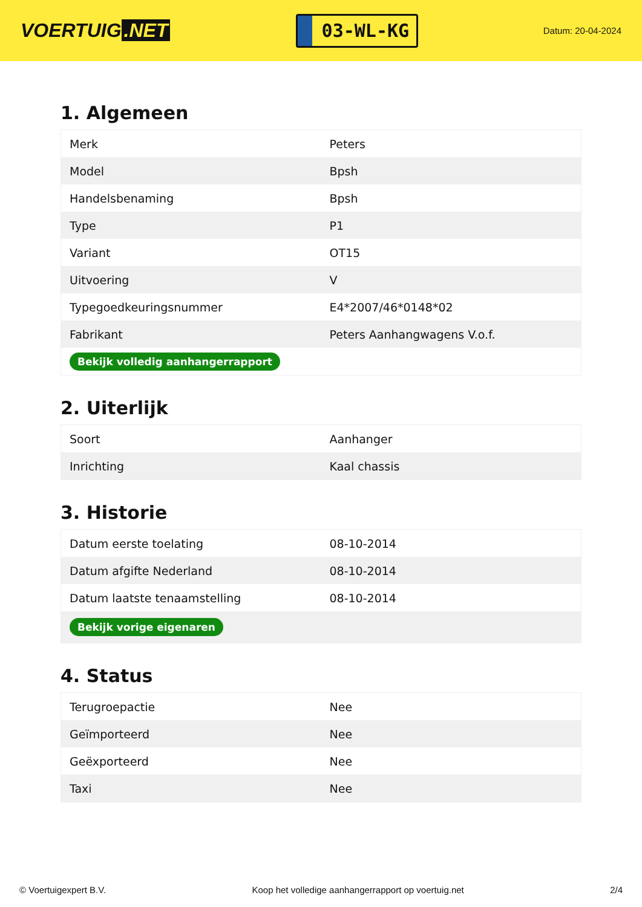VOERTUIG.NET
03-WL-KG
Datum: 20-04-2024
1. Algemeen
| Merk | Peters |
| Model | Bpsh |
| Handelsbenaming | Bpsh |
| Type | P1 |
| Variant | OT15 |
| Uitvoering | V |
| Typegoedkeuringsnummer | E4*2007/46*0148*02 |
| Fabrikant | Peters Aanhangwagens V.o.f. |
| Bekijk volledig aanhangerrapport | |
2. Uiterlijk
| Soort | Aanhanger |
| Inrichting | Kaal chassis |
3. Historie
| Datum eerste toelating | 08-10-2014 |
| Datum afgifte Nederland | 08-10-2014 |
| Datum laatste tenaamstelling | 08-10-2014 |
| Bekijk vorige eigenaren | |
4. Status
| Terugroepactie | Nee |
| Geïmporteerd | Nee |
| Geëxporteerd | Nee |
| Taxi | Nee |
© Voertuigexpert B.V. Koop het volledige aanhangerrapport op voertuig.net 2/4